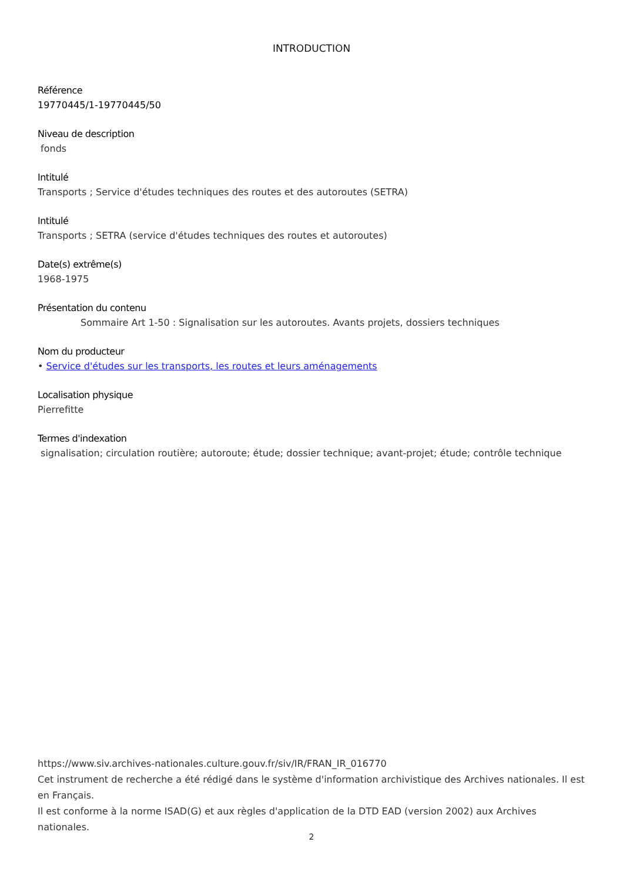INTRODUCTION
Référence
19770445/1-19770445/50
Niveau de description
fonds
Intitulé
Transports ; Service d'études techniques des routes et des autoroutes (SETRA)
Intitulé
Transports ; SETRA (service d'études techniques des routes et autoroutes)
Date(s) extrême(s)
1968-1975
Présentation du contenu
Sommaire Art 1-50 : Signalisation sur les autoroutes. Avants projets, dossiers techniques
Nom du producteur
• Service d'études sur les transports, les routes et leurs aménagements
Localisation physique
Pierrefitte
Termes d'indexation
signalisation; circulation routière; autoroute; étude; dossier technique; avant-projet; étude; contrôle technique
https://www.siv.archives-nationales.culture.gouv.fr/siv/IR/FRAN_IR_016770
Cet instrument de recherche a été rédigé dans le système d'information archivistique des Archives nationales. Il est en Français.
Il est conforme à la norme ISAD(G) et aux règles d'application de la DTD EAD (version 2002) aux Archives nationales.
2